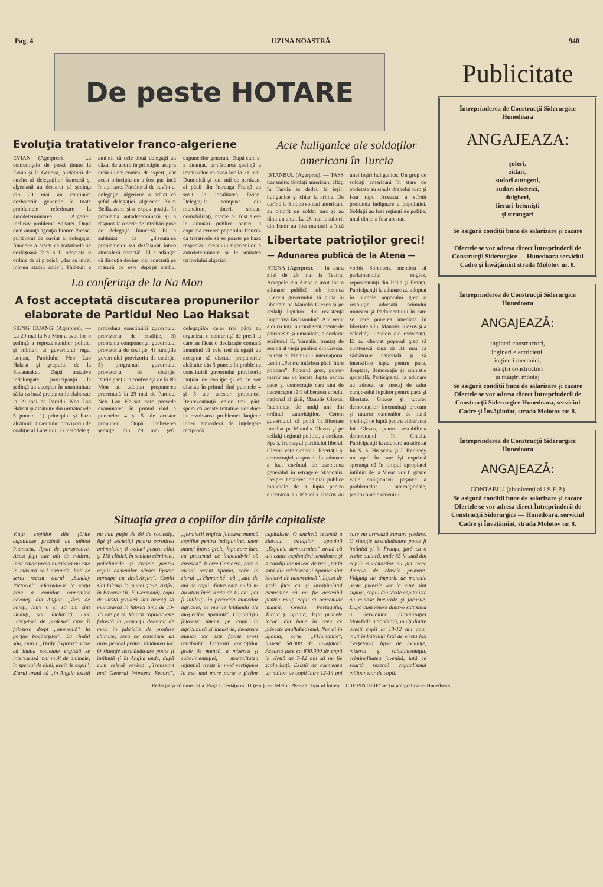Pag. 4 UZINA NOASTRĂ 940
De peste HOTARE
Evoluţia tratativelor franco-algeriene
EVIAN (Agerpres). — La conferinţele de presă ţinute la Evian şi la Geneva, purtătorii de cuvînt ai delegaţiilor franceză şi algeriană au declarat că şedinţa din 29 mai au continuat dezbaterile generale în toate problemele referitoare la autodeterminarea Algeriei, inclusiv problema Saharei. După cum anunţă agenţia France Presse, purtătorul de cuvînt al delegaţiei franceze a arătat că tratativele se desfăşoară fără a fi adoptată o ordine de zi precisă, „dar au intrat într-un stadiu activ". Thibault a amintit că cele două delegaţii au căzut de acord în principiu asupra creării unei comisii de experţi, dar acest principiu nu a fost pus încă în aplicare. Purtătorul de cuvînt al delegaţiei algeriene a arătat că şeful delegaţiei algeriene Krim Bellkassem şi-a expus poziţia în problema autodeterminării şi a răspuns la o serie de întrebări puse de delegaţia franceză. El a subliniat că „discutarea problemelor s-a desfăşurat într-o atmosferă corectă". El a adăugat că discuţia devine mai concretă pe măsură ce este depăşit stadiul expunerilor generale. După cum s-a anunţat, următoarea şedinţă a tratativelor va avea loc la 31 mai. Duminică şi luni mii de partizani ai păcii din întreaga Franţă au sosit în localitatea Evian. Delegaţiile compuse din muncitori, tineri, soldaţi demobilizaţi, mame au fost alese în adunări publice pentru a exprima cererea poporului francez ca tratativele să se poarte pe baza respectării dreptului algerienilor la autodeterminare şi la unitatea teritoriului algerian.
La conferinţa de la Na Mon
A fost acceptată discutarea propunerilor elaborate de Partidul Neo Lao Haksat
SIENG KUANG (Agerpres). — La 29 mai la Na Mon a avut loc o şedinţă a reprezentanţilor politici şi militari ai guvernului regal laoţian, Partidului Neo Lao Haksat şi grupului de la Savannaket. După tratative îndelungate, participanţii la şedinţă au acceptat în unanimitate să ia ca bază propunerile elaborate la 29 mai de Partidul Neo Lao Haksat şi alcătuite din următoarele 5 puncte: 1) principiul şi baza alcătuirii guvernului provizoriu de coaliţie al Laosului, 2) metodele şi procedura constituirii guvernului provizoriu de coaliţie, 3) problema componenţei guvernului provizoriu de coaliţie, 4) funcţiile guvernului provizoriu de coaliţie, 5) programul guvernului provizoriu de coaliţie. Participanţii la conferinţa de la Na Mon au adoptat propunerea prezentată la 29 mai de Partidul Neo Lao Haksat care prevede examinarea în primul rînd a punctelor 4 şi 5 ale acestor propuneri. După încheierea şedinţei din 29 mai şefii delegaţiilor celor trei părţi au organizat o conferinţă de presă la care au făcut o declaraţie comună anunţînd că cele trei delegaţii au acceptat să discute propunerile alcătuite din 5 puncte în problema constituirii guvernului provizoriu laoţian de coaliţie şi că se vor discuta în primul rînd punctele 4 şi 5 ale acestor propuneri. Reprezentanţii celor trei părţi speră că aceste tratative vor duce la rezolvarea problemei laoţiene într-o atmosferă de înţelegere reciprocă.
Acte huliganice ale soldaţilor americani în Turcia
ISTANBUL (Agerpres). — TASS transmite: Soldaţi americani aflaţi în Turcia se dedau la ieşiri huliganice şi chiar la crime. De curînd la Sinope soldaţi americani au omorît un soldat turc şi au rănit un altul. La 28 mai locuitorii din Izmir au fost martorii a încă unei ieşiri huliganice. Un grup de soldaţi americani în stare de ebrietate au smuls drapelul turc şi l-au rupt. Aceasta a stîrnit profunda indignare a populaţiei. Soldaţii au fost reţinuţi de poliţie, unul din ei a fost arestat.
Libertate patrioţilor greci!
— Adunarea publică de la Atena —
ATENA (Agerpres). — In seara zilei de 29 mai la Teatrul Acropole din Atena a avut loc o adunare publică sub lozinca „Cerem guvernului să pună în libertate pe Manolis Glezos şi pe ceilalţi luptători din rezistenţă împotriva fascismului". Am venit aici cu toţii nutrind sentimente de patriotism şi umanitate, a declarat scriitorul K. Varnalis, fruntaş de seamă al vieţii publice din Grecia, laureat al Premiului internaţional Lenin „Pentru întărirea păcii între popoare". Poporul grec, popor-martir nu va înceta lupta pentru pace şi democraţie care sînt de neconceput fără eliberarea eroului naţional al ţării, Manolis Glezos, întemniţat de mulţi ani din ordinul autorităţilor. Cerem guvernului să pună în libertate imediat pe Manolis Glezos şi pe ceilalţi deţinuţi politici, a declarat Spais, fruntaş al partidului liberal. Glezos este simbolul libertăţii şi democraţiei, a spus el. La adunare a luat cuvîntul de asemenea generalul în retragere Skandalis. Despre hotărîrea opiniei publice mondiale de a lupta pentru eliberarea lui Manolis Glezos au vorbit Sorensen, membru al parlamentului englez, reprezentanţi din Italia şi Franţa. Participanţii la adunare au adoptat în numele poporului grec o rezoluţie adresată primului ministru şi Parlamentului în care se cere punerea imediată în libertate a lui Manolis Glezos şi a celorlalţi luptători din rezistenţă. Ei au chemat poporul grec să cinstească ziua de 31 mai ca sărbătoare naţională şi să intensifice lupta pentru pace, dreptate, democraţie şi amnistie generală. Participanţii la adunare au adresat un mesaj de salut curajosului luptător pentru pace şi libertate, Glezos şi tuturor democraţilor întemniţaţi precum şi tuturor oamenilor de bună credinţă ce luptă pentru eliberarea lui Glezos, pentru restabilirea democraţiei în Grecia. Participanţii la adunare au adresat lui N. S. Hruşciov şi J. Kennedy un apel în care îşi exprimă speranţa că în timpul apropiatei întîlniri de la Viena vor fi găsite căile soluţionării paşnice a problemelor internaţionale, pentru binele omenirii.
Situaţia grea a copiilor din ţările capitaliste
Viaţa copiilor din ţările capitaliste prezintă un tablou întunecat, lipsit de perspective. Acest fapt este atît de evident, încît chiar presa burgheză nu este în măsură să-l ascundă. Iată ce scria recent ziarul „Sunday Pictorial" referindu-se la viaţa grea a copiilor oamenilor nevoiaşi din Anglia: „Zeci de băieţi, între 6 şi 10 ani sînt vînduţi, sau închiriaţi unor „cerşetori de profesie" care îi folosesc drept „momeală" la porţile bogătaşilor". La rîndul său, ziarul „Daily Express" scrie că înalta societate engleză se interesează mai mult de animale, în special de cîini, decît de copii". Ziarul arată că „în Anglia există nu mai puţin de 80 de societăţi, ligi şi societăţi pentru ocrotirea animalelor, 8 aziluri pentru cîini şi 118 clinici, în schimb căminele, policlinicile şi creşele pentru copiii oamenilor săraci lipsesc aproape cu desăvîrşire". Copiii sînt folosiţi la munci grele. Astfel, în Bavaria (R. F. Germană), copii de vîrstă şcolară sînt nevoiţi să muncească în fabrici timp de 13-15 ore pe zi. Munca copiilor este folosită în proporţii deosebit de mari în fabricile de produse chimice, ceea ce constituie un grav pericol pentru sănătatea lor. O situaţie asemănătoare poate fi întîlnită şi în Anglia unde, după cum relevă revista „Transport and General Workers Record", „fermierii englezi folosesc muncă copiilor pentru îndeplinirea unor munci foarte grele, fapt care face ca procentul de îmbolnăviri să crească". Pierre Gamarra, care a vizitat recent Spania, scrie în ziarul „l'Humanité" că „sute de mii de copii, dintre care mulţi n-au atins încă vîrsta de 10 ani, pot fi întîlniţi, în perioada muncilor agricole, pe marile latifundii ale moşierilor spanioli". Capitaliştii folosesc intens pe copii în agricultură şi industrie, deoarece munca lor este foarte prost retribuită. Datorită condiţiilor grele de muncă, a mizeriei şi subalimentaţiei, mortalitatea infantilă creşte în mod vertiginos în cea mai mare parte a ţărilor capitaliste. O anchetă recentă a ziarului exilaţilor spanioli „Espania democratica" arată că din cauza exploatării nemiloase şi a condiţiilor mizere de trai „60 la sută din adolescenţii Spaniei sînt bolnavi de tuberculoză". Lipsa de şcoli face ca şi învăţămîntul elementar să nu fie accesibil pentru mulţi copii ai oamenilor muncii. Grecia, Portugalia, Turcia şi Spania, deţin primele locuri din lume în ceea ce priveşte analfabetismul. Numai în Spania, scrie „l'Humanité", lipsesc 58.000 de învăţători. Aceasta face ca 800.000 de copii în vîrstă de 7-12 ani să nu fie şcolarizaţi. Există de asemenea un milion de copii între 12-14 ani care nu urmează cursuri şcolare. O situaţie asemănătoare poate fi întîlnită şi în Franţa, ţară cu o veche cultură, unde 65 la sută din copiii muncitorilor nu pot trece dincolo de clasele primare. Vlăguiţi de timpuriu de muncile peste puterile lor la care sînt supuşi, copiii din ţările capitaliste nu cunosc bucuriile şi jocurile. După cum reiese dintr-o statistică a Serviciilor Organizaţiei Mondiale a Sănătăţii, mulţi dintre aceşti copii la 10-12 ani apar mult îmbătrîniţi faţă de vîrsta lor. Cerşetoria, lipsa de locuinţe, mizeria şi subalimentaţia, criminalitatea juvenilă, iată ce soartă rezervă capitalismul milioanelor de copii.
Publicitate
Întreprinderea de Construcţii Siderurgice Hunedoara
ANGAJEAZA:
şoferi,
zidari,
sudori autogeni,
sudori electrici,
dulgheri,
fierari-betonişti
şi strungari
Se asigură condiţii bune de salarizare şi cazare
Ofertele se vor adresa direct Întreprinderii de Construcţii Siderurgice — Hunedoara serviciul Cadre şi Învăţămînt strada Molotov nr. 8.
Întreprinderea de Construcţii Siderurgice Hunedoara
ANGAJEAZĂ:
ingineri constructori,
ingineri electricieni,
ingineri mecanici,
maiştri constructori
şi maiştri montaj
Se asigură condiţii bune de salarizare şi cazare
Ofertele se vor adresa direct Întreprinderii de Construcţii Siderurgice Hunedoara, serviciul Cadre şi Învăţămînt, strada Molotov nr. 8.
Întreprinderea de Construcţii Siderurgice Hunedoara
ANGAJEAZĂ:
CONTABILI (absolvenţi ai I.S.E.P.)
Se asigură condiţii bune de salarizare şi cazare
Ofertele se vor adresa direct Întreprinderii de Construcţii Siderurgice — Hunedoara, serviciul Cadre şi Învăţămînt, strada Molotov nr. 8.
Redacţia şi administraţia: Piaţa Libertăţii nr. 11 (etaj), — Telefon 28—29. Tiparul Întrepr. „ILIE PINTILIE" secţia poligrafică — Hunedoara.